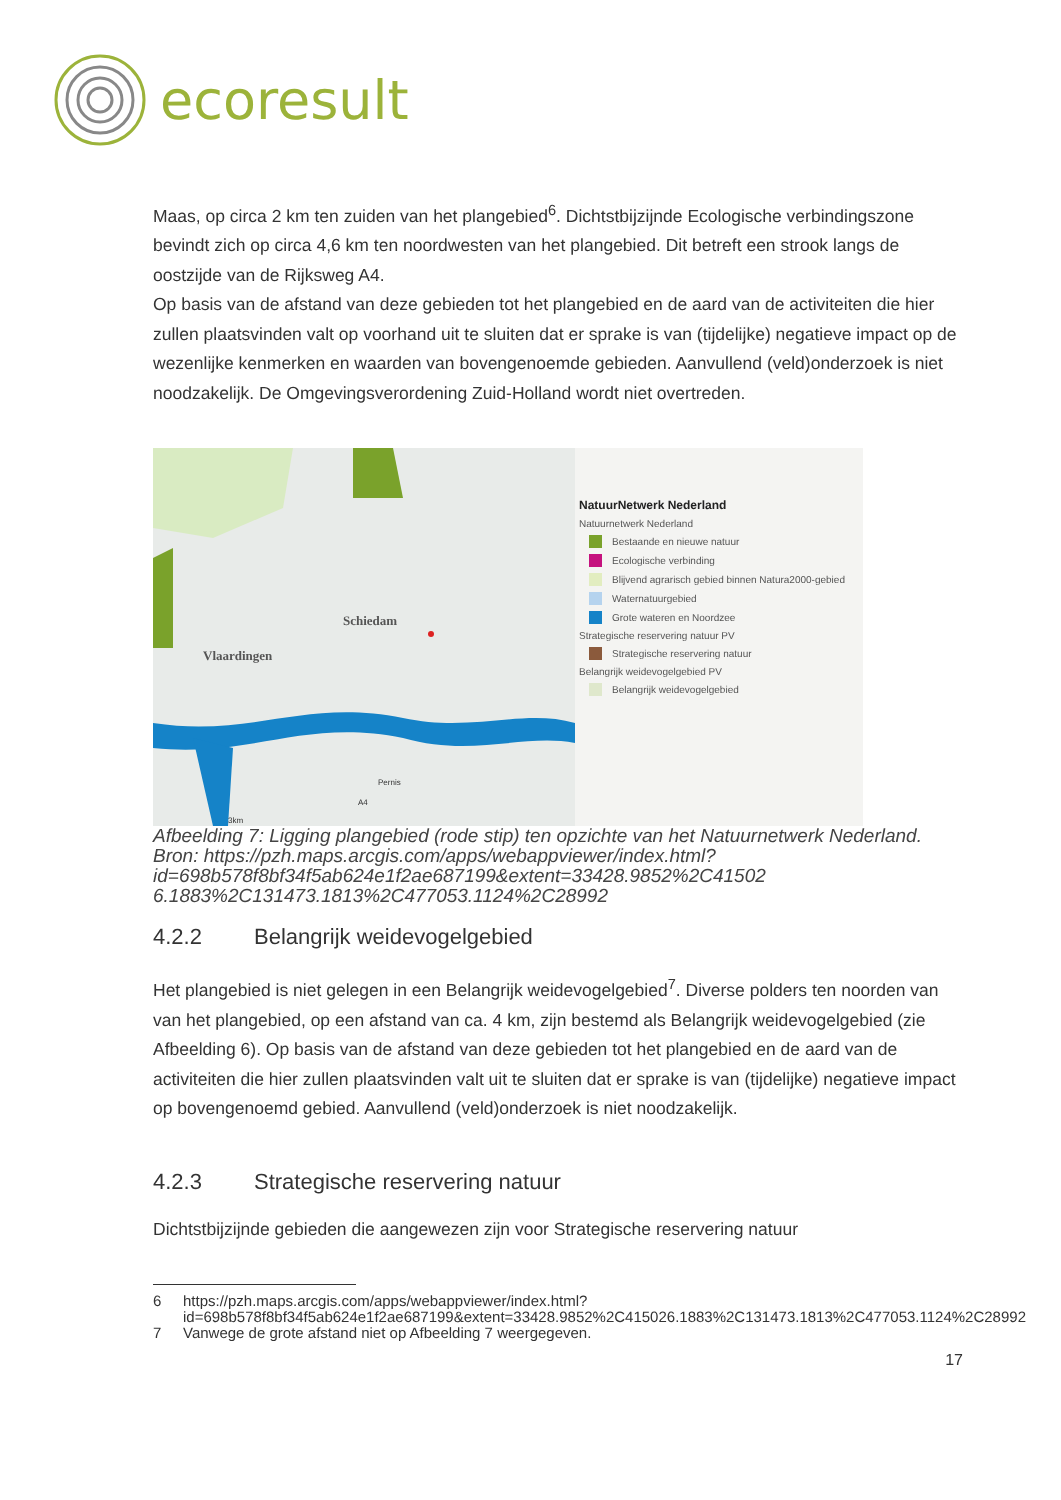ecoresult
Maas, op circa 2 km ten zuiden van het plangebied<sup>6</sup>. Dichtstbijzijnde Ecologische verbindingszone bevindt zich op circa 4,6 km ten noordwesten van het plangebied. Dit betreft een strook langs de oostzijde van de Rijksweg A4.
Op basis van de afstand van deze gebieden tot het plangebied en de aard van de activiteiten die hier zullen plaatsvinden valt op voorhand uit te sluiten dat er sprake is van (tijdelijke) negatieve impact op de wezenlijke kenmerken en waarden van bovengenoemde gebieden. Aanvullend (veld)onderzoek is niet noodzakelijk. De Omgevingsverordening Zuid-Holland wordt niet overtreden.
Schiedam
Vlaardingen
Pernis
A4
3km
NatuurNetwerk Nederland
Natuurnetwerk Nederland
Bestaande en nieuwe natuur
Ecologische verbinding
Blijvend agrarisch gebied binnen Natura2000-gebied
Waternatuurgebied
Grote wateren en Noordzee
Strategische reservering natuur PV
Strategische reservering natuur
Belangrijk weidevogelgebied PV
Belangrijk weidevogelgebied
Afbeelding 7: Ligging plangebied (rode stip) ten opzichte van het Natuurnetwerk Nederland. Bron: https://pzh.maps.arcgis.com/apps/webappviewer/index.html?id=698b578f8bf34f5ab624e1f2ae687199&extent=33428.9852%2C41502 6.1883%2C131473.1813%2C477053.1124%2C28992
4.2.2 Belangrijk weidevogelgebied
Het plangebied is niet gelegen in een Belangrijk weidevogelgebied<sup>7</sup>. Diverse polders ten noorden van van het plangebied, op een afstand van ca. 4 km, zijn bestemd als Belangrijk weidevogelgebied (zie Afbeelding 6). Op basis van de afstand van deze gebieden tot het plangebied en de aard van de activiteiten die hier zullen plaatsvinden valt uit te sluiten dat er sprake is van (tijdelijke) negatieve impact op bovengenoemd gebied. Aanvullend (veld)onderzoek is niet noodzakelijk.
4.2.3 Strategische reservering natuur
Dichtstbijzijnde gebieden die aangewezen zijn voor Strategische reservering natuur
6 https://pzh.maps.arcgis.com/apps/webappviewer/index.html?id=698b578f8bf34f5ab624e1f2ae687199&extent=33428.9852%2C415026.1883%2C131473.1813%2C477053.1124%2C28992
7 Vanwege de grote afstand niet op Afbeelding 7 weergegeven.
17